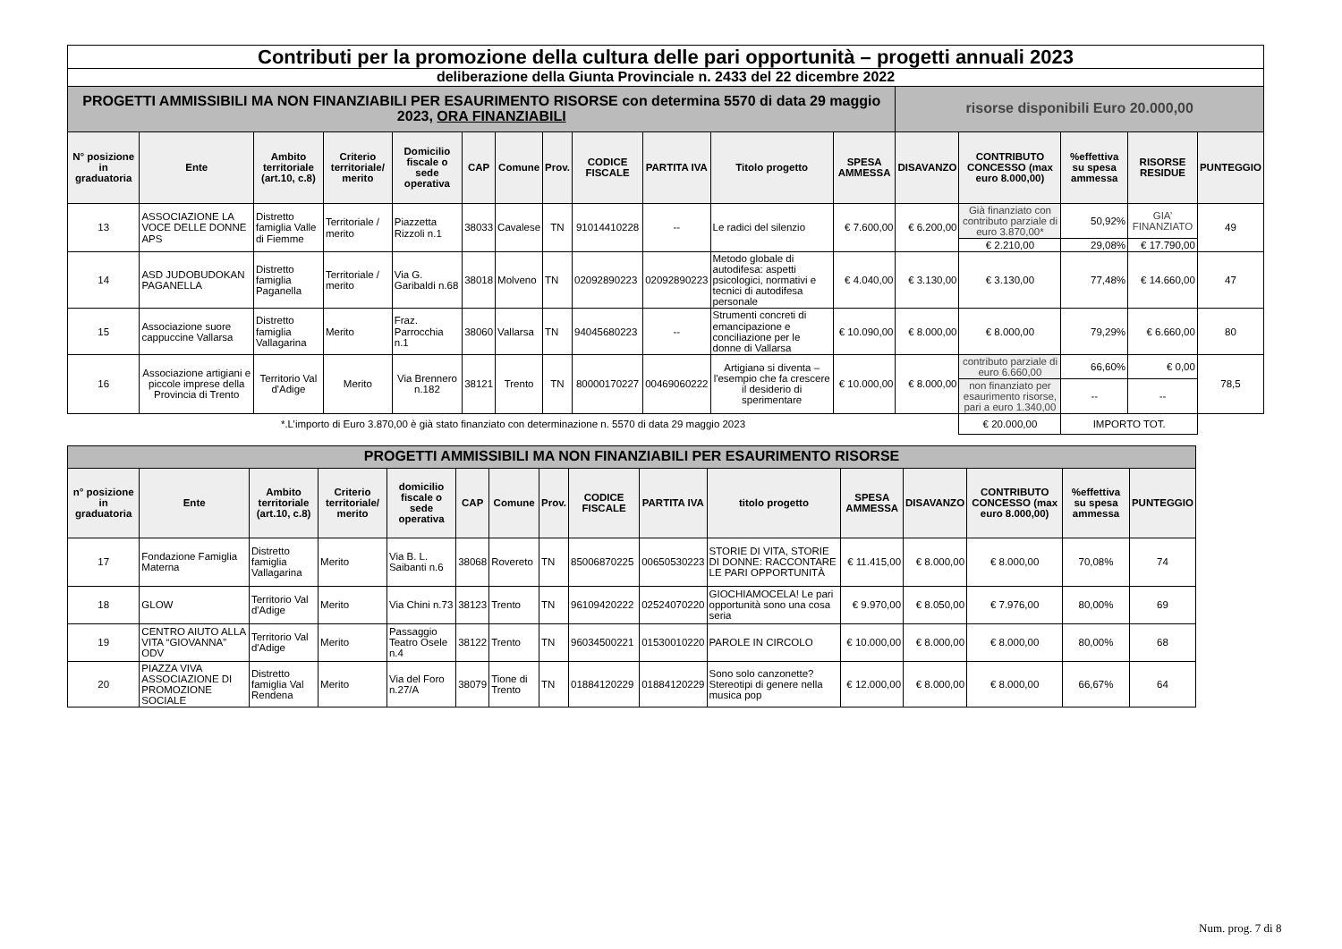| Contributi per la promozione della cultura delle pari opportunità – progetti annuali 2023 | | | | | | | | | | | | | | | | |
| deliberazione della Giunta Provinciale n. 2433 del 22 dicembre 2022 | | | | | | | | | | | | | | | | |
| PROGETTI AMMISSIBILI MA NON FINANZIABILI PER ESAURIMENTO RISORSE con determina 5570 di data 29 maggio 2023, ORA FINANZIABILI | | | | | | | | | | | | risorse disponibili Euro 20.000,00 | | | | |
| N° posizione in graduatoria | Ente | Ambito territoriale (art.10, c.8) | Criterio territoriale/ merito | Domicilio fiscale o sede operativa | CAP | Comune | Prov. | CODICE FISCALE | PARTITA IVA | Titolo progetto | SPESA AMMESSA | DISAVANZO | CONTRIBUTO CONCESSO (max euro 8.000,00) | %effettiva su spesa ammessa | RISORSE RESIDUE | PUNTEGGIO |
| 13 | ASSOCIAZIONE LA VOCE DELLE DONNE APS | Distretto famiglia Valle di Fiemme | Territoriale / merito | Piazzetta Rizzoli n.1 | 38033 | Cavalese | TN | 91014410228 | -- | Le radici del silenzio | € 7.600,00 | € 6.200,00 | Già finanziato con contributo parziale di euro 3.870,00* | 50,92% | GIA’ FINANZIATO | 49 |
| | | | | | | | | | | | | | € 2.210,00 | 29,08% | € 17.790,00 | |
| 14 | ASD JUDOBUDOKAN PAGANELLA | Distretto famiglia Paganella | Territoriale / merito | Via G. Garibaldi n.68 | 38018 | Molveno | TN | 02092890223 | 02092890223 | Metodo globale di autodifesa: aspetti psicologici, normativi e tecnici di autodifesa personale | € 4.040,00 | € 3.130,00 | € 3.130,00 | 77,48% | € 14.660,00 | 47 |
| 15 | Associazione suore cappuccine Vallarsa | Distretto famiglia Vallagarina | Merito | Fraz. Parrocchia n.1 | 38060 | Vallarsa | TN | 94045680223 | -- | Strumenti concreti di emancipazione e conciliazione per le donne di Vallarsa | € 10.090,00 | € 8.000,00 | € 8.000,00 | 79,29% | € 6.660,00 | 80 |
| 16 | Associazione artigiani e piccole imprese della Provincia di Trento | Territorio Val d'Adige | Merito | Via Brennero n.182 | 38121 | Trento | TN | 80000170227 | 00469060222 | Artigianə si diventa – l'esempio che fa crescere il desiderio di sperimentare | € 10.000,00 | € 8.000,00 | contributo parziale di euro 6.660,00 | 66,60% | € 0,00 | 78,5 |
| | | | | | | | | | | | | | non finanziato per esaurimento risorse, pari a euro 1.340,00 | -- | -- | |
| *.L’importo di Euro 3.870,00 è già stato finanziato con determinazione n. 5570 di data 29 maggio 2023 | | | | | | | | | | | | | € 20.000,00 | IMPORTO TOT. | | |
| PROGETTI AMMISSIBILI MA NON FINANZIABILI PER ESAURIMENTO RISORSE | | | | | | | | | | | | | | | |
| n° posizione in graduatoria | Ente | Ambito territoriale (art.10, c.8) | Criterio territoriale/ merito | domicilio fiscale o sede operativa | CAP | Comune | Prov. | CODICE FISCALE | PARTITA IVA | titolo progetto | SPESA AMMESSA | DISAVANZO | CONTRIBUTO CONCESSO (max euro 8.000,00) | %effettiva su spesa ammessa | PUNTEGGIO |
| 17 | Fondazione Famiglia Materna | Distretto famiglia Vallagarina | Merito | Via B. L. Saibanti n.6 | 38068 | Rovereto | TN | 85006870225 | 00650530223 | STORIE DI VITA, STORIE DI DONNE: RACCONTARE LE PARI OPPORTUNITÀ | € 11.415,00 | € 8.000,00 | € 8.000,00 | 70,08% | 74 |
| 18 | GLOW | Territorio Val d'Adige | Merito | Via Chini n.73 | 38123 | Trento | TN | 96109420222 | 02524070220 | GIOCHIAMOCELA! Le pari opportunità sono una cosa seria | € 9.970,00 | € 8.050,00 | € 7.976,00 | 80,00% | 69 |
| 19 | CENTRO AIUTO ALLA VITA “GIOVANNA” ODV | Territorio Val d'Adige | Merito | Passaggio Teatro Osele n.4 | 38122 | Trento | TN | 96034500221 | 01530010220 | PAROLE IN CIRCOLO | € 10.000,00 | € 8.000,00 | € 8.000,00 | 80,00% | 68 |
| 20 | PIAZZA VIVA ASSOCIAZIONE DI PROMOZIONE SOCIALE | Distretto famiglia Val Rendena | Merito | Via del Foro n.27/A | 38079 | Tione di Trento | TN | 01884120229 | 01884120229 | Sono solo canzonette? Stereotipi di genere nella musica pop | € 12.000,00 | € 8.000,00 | € 8.000,00 | 66,67% | 64 |
Num. prog. 7 di 8